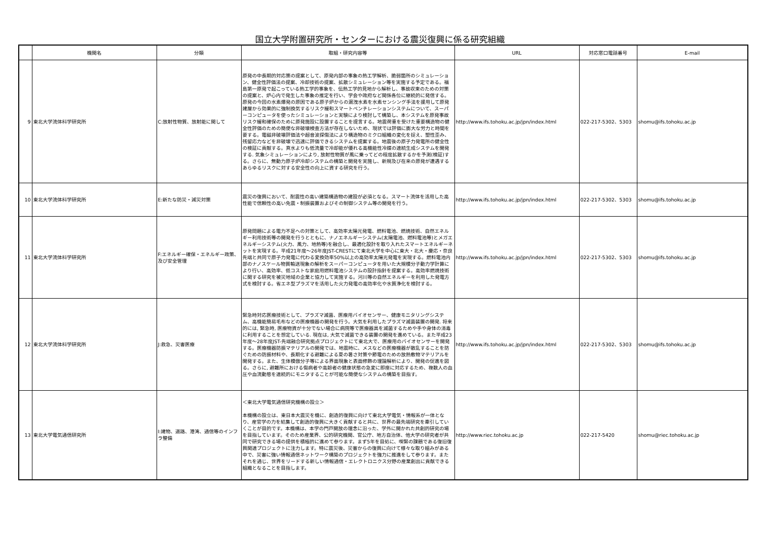国立大学附置研究所・センターにおける震災復興に係る研究組織
| | 機関名 | 分類 | 取組・研究内容等 | URL | 対応窓口電話番号 | E-mail |
| --- | --- | --- | --- | --- | --- | --- |
| 9 | 東北大学流体科学研究所 | C:放射性物質、放射能に関して | 原発の中長期的対応策の提案として、原発内部の事象の熱工学解析、脆弱箇所のシミュレーション、健全性評価法の提案、冷却技術の提案、拡散シミュレーション等を実施する予定である。福島第一原発で起こっている熱工学的事象を、伝熱工学的見地から解析し、事故収束のための対策の提案と、炉心内で発生した事象の推定を行い、学会や政府など関係各位に継続的に発信する。原発の今回の水素爆発の原因である原子炉からの漏洩水素を水素センシング手法を援用して原発建屋から効果的に強制換気するリスク緩和スマートベンチレーションシステムについて、スーパーコンピュータを使ったシミュレーションと実験により検討して構築し、本システムを原発事故リスク緩和確保のために原発施設に設置することを提言する。地震荷重を受けた重要構造物の健全性評価のための簡便な非破壊検査方法が存在しないため、現状では評価に膨大な労力と時間を要する。電磁非破壊評価法や超音波探傷法により構造物のミクロ組織の変化を捉え、塑性歪み、残留応力などを非破壊で迅速に評価できるシステムを提案する。地震後の原子力発電所の健全性の検証に貢献する。真水よりも低流量で冷却能が優れる高機能性冷媒の連続生成システムを開発する. 気象シミュレーションにより, 放射性物質が風に乗ってどの程度拡散するかを予測(検証)する。さらに、無動力原子炉冷却システムの構築と開発を実施し、新規及び在来の原発が遭遇するあらゆるリスクに対する安全性の向上に資する研究を行う。 | http://www.ifs.tohoku.ac.jp/jpn/index.html | 022-217-5302、5303 | shomu@ifs.tohoku.ac.jp |
| 10 | 東北大学流体科学研究所 | E:新たな防災・減災対策 | 震災の復興において、耐震性の高い建築構造物の建設が必須となる。スマート流体を活用した高性能で信頼性の高い免震・制振装置およびその制御システム等の開発を行う。 | http://www.ifs.tohoku.ac.jp/jpn/index.html | 022-217-5302、5303 | shomu@ifs.tohoku.ac.jp |
| 11 | 東北大学流体科学研究所 | F:エネルギー確保・エネルギー政策、及び安全管理 | 原発問題による電力不足への対策として、高効率太陽光発電、燃料電池、燃焼技術、自然エネルギー利用技術等の開発を行うとともに、ナノエネルギーシステム(太陽電池、燃料電池等)とメガエネルギーシステム(火力、風力、地熱等)を融合し、最適化設計を取り入れたスマートエネルギーネットを実現する。平成21年度～26年度JST-CRESTにて東北大学を中心に東大・北大・慶応・奈良先端と共同で原子力発電に代わる変換効率50%以上の高効率太陽光発電を実現する。燃料電池内部のナノスケール物質輸送現象の解析をスーパーコンピュータを用いた大規模分子動力学計算により行い、高効率、低コストな家庭用燃料電池システムの設計指針を提案する。高効率燃焼技術に関する研究を被災地域の企業と協力して実施する。河川等の自然エネルギーを利用した発電方式を検討する。省エネ型プラズマを活用した火力発電の高効率化や水質浄化を検討する。 | http://www.ifs.tohoku.ac.jp/jpn/index.html | 022-217-5302、5303 | shomu@ifs.tohoku.ac.jp |
| 12 | 東北大学流体科学研究所 | J:救急、災害医療 | 緊急時対応医療技術として、プラズマ滅菌、医療用バイオセンサー、健康モニタリングシステム、高機能簡易毛布などの医療機器の開発を行う。大気を利用したプラズマ滅菌装置の開発. 将来的には, 緊急時, 医療物資が十分でない場合に病院等で医療器具を滅菌するためや手や身体の消毒に利用することを想定している. 現在は, 大気で滅菌できる装置の開発を進めている。また平成23年度～28年度JST-先端融合研究拠点プロジェクトにて東北大で、医療用のバイオセンサーを開発する。医療機器防振マテリアルの開発では、地震時に、メスなどの医療機器が散乱することを防ぐための防振材料や、長期化する避難による夏の暑さ対策や節電のための放熱敷物マテリアルを開発する。また、生体模倣分子等による界面現象と表面修飾の理論解析により、開発の促進を図る。さらに, 避難所における傷病者や高齢者の健康状態の急変に即座に対応するため、複数人の血圧や血流動態を連続的にモニタすることが可能な簡便なシステムの構築を目指す。 | http://www.ifs.tohoku.ac.jp/jpn/index.html | 022-217-5302、5303 | shomu@ifs.tohoku.ac.jp |
| 13 | 東北大学電気通信研究所 | I:建物、道路、港湾、通信等のインフラ整備 | ＜東北大学電気通信研究機構の設立＞ 本機構の設立は、東日本大震災を機に、創造的復興に向けて東北大学電気・情報系が一体となり、産官学の力を結集して創造的復興に大きく貢献すると共に、世界の最先端研究を牽引していくことが目的です。本機構は、本学の門戸開放の理念に沿った、学外に開かれた共創的研究の場を目指しています。そのため産業界、公的研究機関、官公庁、地方自治体、他大学の研究者が共同で研究できる場の提供を積極的に進めて参ります。まず5年を目処に、喫緊の課題である復旧復興関連プロジェクトに注力します。特に震災後、災害からの復興に向けて様々な取り組みがある中で、災害に強い情報通信ネットワーク構築のプロジェクトを強力に推進をして参ります。またそれを通じ、世界をリードする新しい情報通信・エレクトロニクス分野の産業創出に貢献できる組織となることを目指します。 | http://www.riec.tohoku.ac.jp | 022-217-5420 | shomu@riec.tohoku.ac.jp |